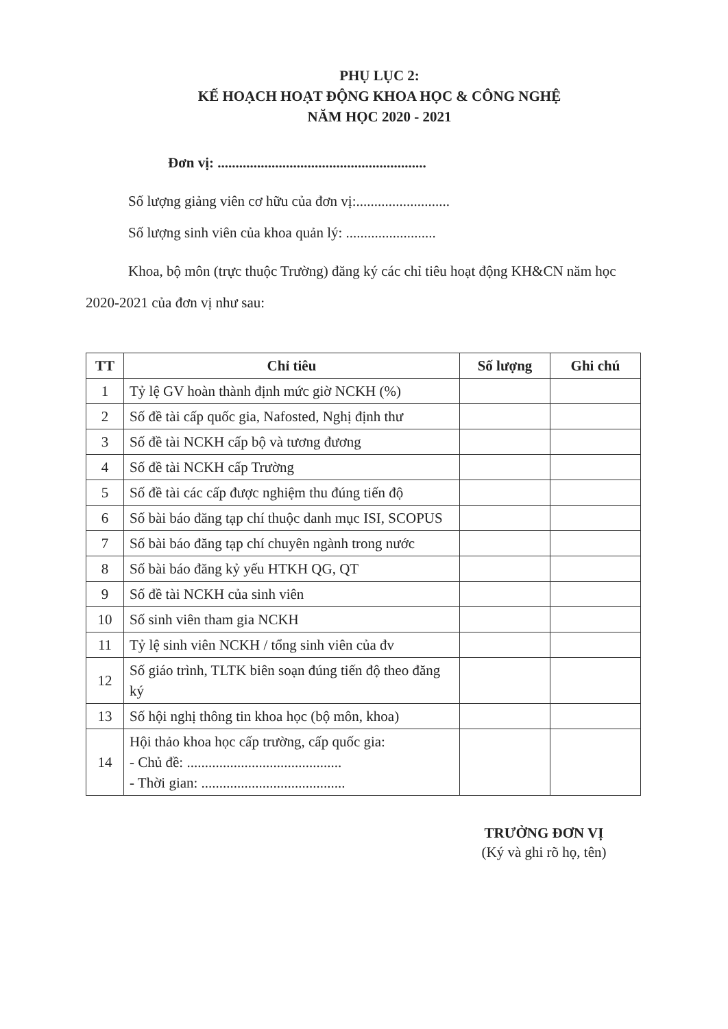PHỤ LỤC 2:
KẾ HOẠCH HOẠT ĐỘNG KHOA HỌC & CÔNG NGHỆ
NĂM HỌC 2020 - 2021
Đơn vị: ..........................................................
Số lượng giảng viên cơ hữu của đơn vị:..........................
Số lượng sinh viên của khoa quản lý: .........................
Khoa, bộ môn (trực thuộc Trường) đăng ký các chỉ tiêu hoạt động KH&CN năm học 2020-2021 của đơn vị như sau:
| TT | Chỉ tiêu | Số lượng | Ghi chú |
| --- | --- | --- | --- |
| 1 | Tỷ lệ GV hoàn thành định mức giờ NCKH (%) | | |
| 2 | Số đề tài cấp quốc gia, Nafosted, Nghị định thư | | |
| 3 | Số đề tài NCKH cấp bộ và tương đương | | |
| 4 | Số đề tài NCKH cấp Trường | | |
| 5 | Số đề tài các cấp được nghiệm thu đúng tiến độ | | |
| 6 | Số bài báo đăng tạp chí thuộc danh mục ISI, SCOPUS | | |
| 7 | Số bài báo đăng tạp chí chuyên ngành trong nước | | |
| 8 | Số bài báo đăng kỷ yếu HTKH QG, QT | | |
| 9 | Số đề tài NCKH của sinh viên | | |
| 10 | Số sinh viên tham gia NCKH | | |
| 11 | Tỷ lệ sinh viên NCKH / tổng sinh viên của đv | | |
| 12 | Số giáo trình, TLTK biên soạn đúng tiến độ theo đăng ký | | |
| 13 | Số hội nghị thông tin khoa học (bộ môn, khoa) | | |
| 14 | Hội thảo khoa học cấp trường, cấp quốc gia: - Chủ đề: ........................................... - Thời gian: ........................................ | | |
TRƯỞNG ĐƠN VỊ
(Ký và ghi rõ họ, tên)